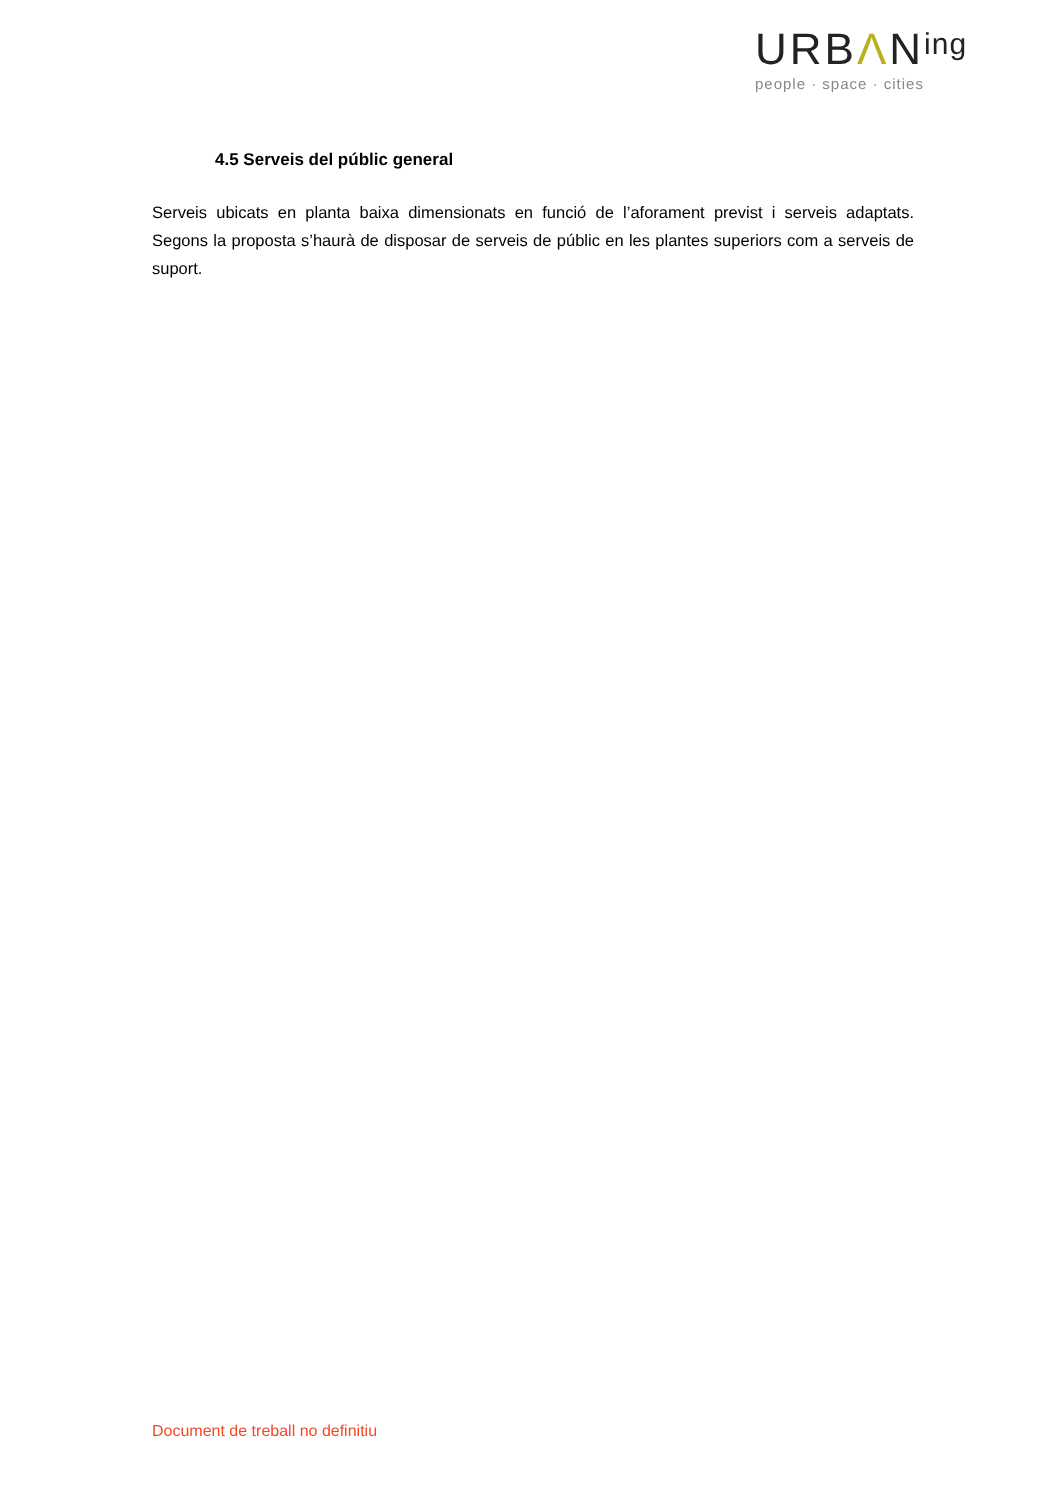URBΛN<sup>ing</sup>
people · space · cities
4.5 Serveis del públic general
Serveis ubicats en planta baixa dimensionats en funció de l’aforament previst i serveis adaptats. Segons la proposta s’haurà de disposar de serveis de públic en les plantes superiors com a serveis de suport.
Document de treball no definitiu